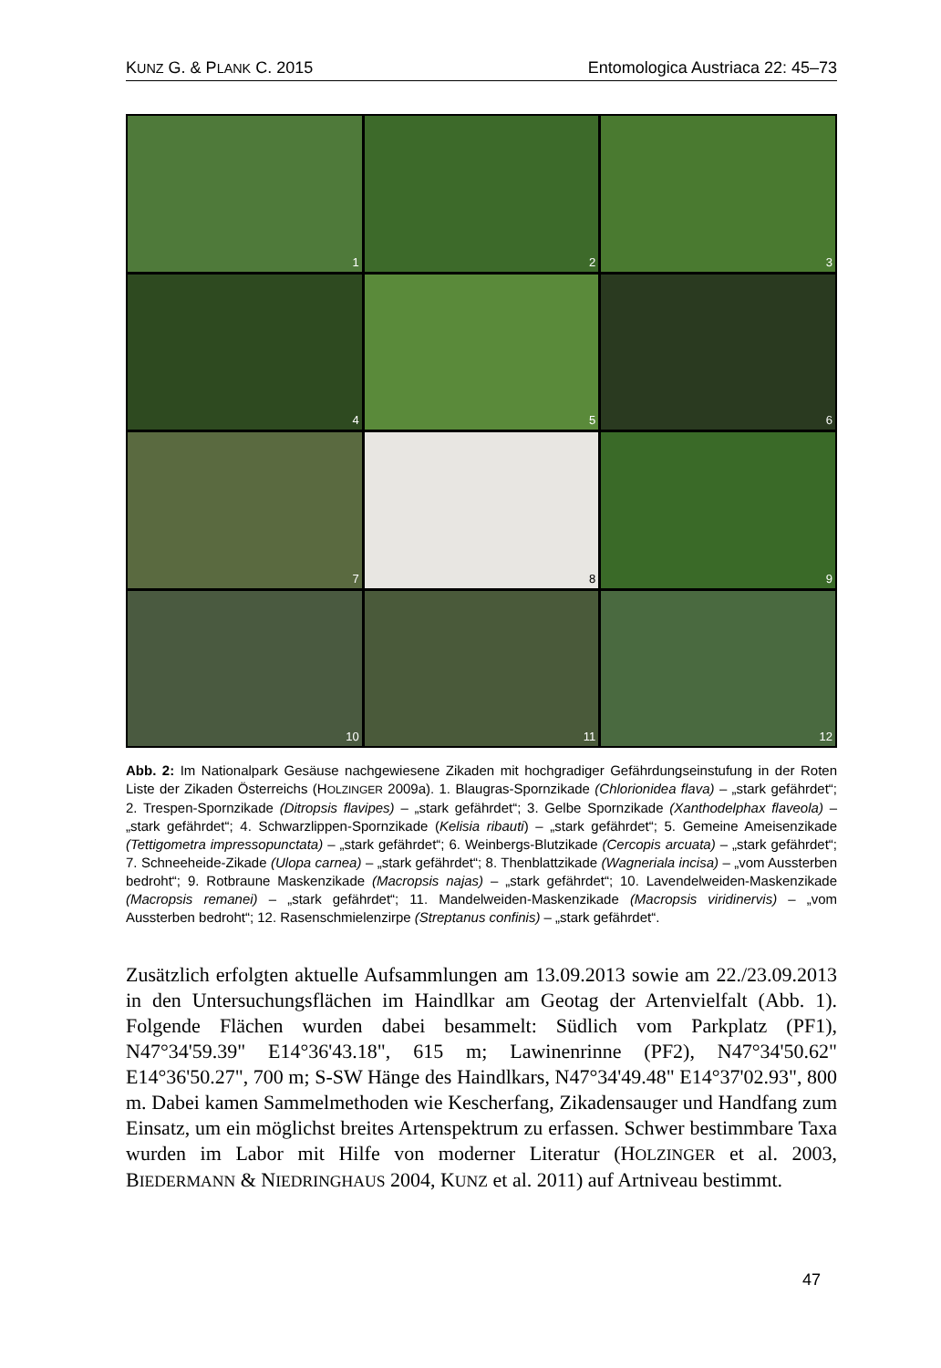KUNZ G. & PLANK C. 2015 Entomologica Austriaca 22: 45–73
1
2
3
4
5
6
7
8
9
10
11
12
Abb. 2: Im Nationalpark Gesäuse nachgewiesene Zikaden mit hochgradiger Gefährdungseinstufung in der Roten Liste der Zikaden Österreichs (HOLZINGER 2009a). 1. Blaugras-Spornzikade (Chlorionidea flava) – „stark gefährdet“; 2. Trespen-Spornzikade (Ditropsis flavipes) – „stark gefährdet“; 3. Gelbe Spornzikade (Xanthodelphax flaveola) – „stark gefährdet“; 4. Schwarzlippen-Spornzikade (Kelisia ribauti) – „stark gefährdet“; 5. Gemeine Ameisenzikade (Tettigometra impressopunctata) – „stark gefährdet“; 6. Weinbergs-Blutzikade (Cercopis arcuata) – „stark gefährdet“; 7. Schneeheide-Zikade (Ulopa carnea) – „stark gefährdet“; 8. Thenblattzikade (Wagneriala incisa) – „vom Aussterben bedroht“; 9. Rotbraune Maskenzikade (Macropsis najas) – „stark gefährdet“; 10. Lavendelweiden-Maskenzikade (Macropsis remanei) – „stark gefährdet“; 11. Mandelweiden-Maskenzikade (Macropsis viridinervis) – „vom Aussterben bedroht“; 12. Rasenschmielenzirpe (Streptanus confinis) – „stark gefährdet“.
Zusätzlich erfolgten aktuelle Aufsammlungen am 13.09.2013 sowie am 22./23.09.2013 in den Untersuchungsflächen im Haindlkar am Geotag der Artenvielfalt (Abb. 1). Folgende Flächen wurden dabei besammelt: Südlich vom Parkplatz (PF1), N47°34'59.39" E14°36'43.18", 615 m; Lawinenrinne (PF2), N47°34'50.62" E14°36'50.27", 700 m; S-SW Hänge des Haindlkars, N47°34'49.48" E14°37'02.93", 800 m. Dabei kamen Sammelmethoden wie Kescherfang, Zikadensauger und Handfang zum Einsatz, um ein möglichst breites Artenspektrum zu erfassen. Schwer bestimmbare Taxa wurden im Labor mit Hilfe von moderner Literatur (HOLZINGER et al. 2003, BIEDERMANN & NIEDRINGHAUS 2004, KUNZ et al. 2011) auf Artniveau bestimmt.
47